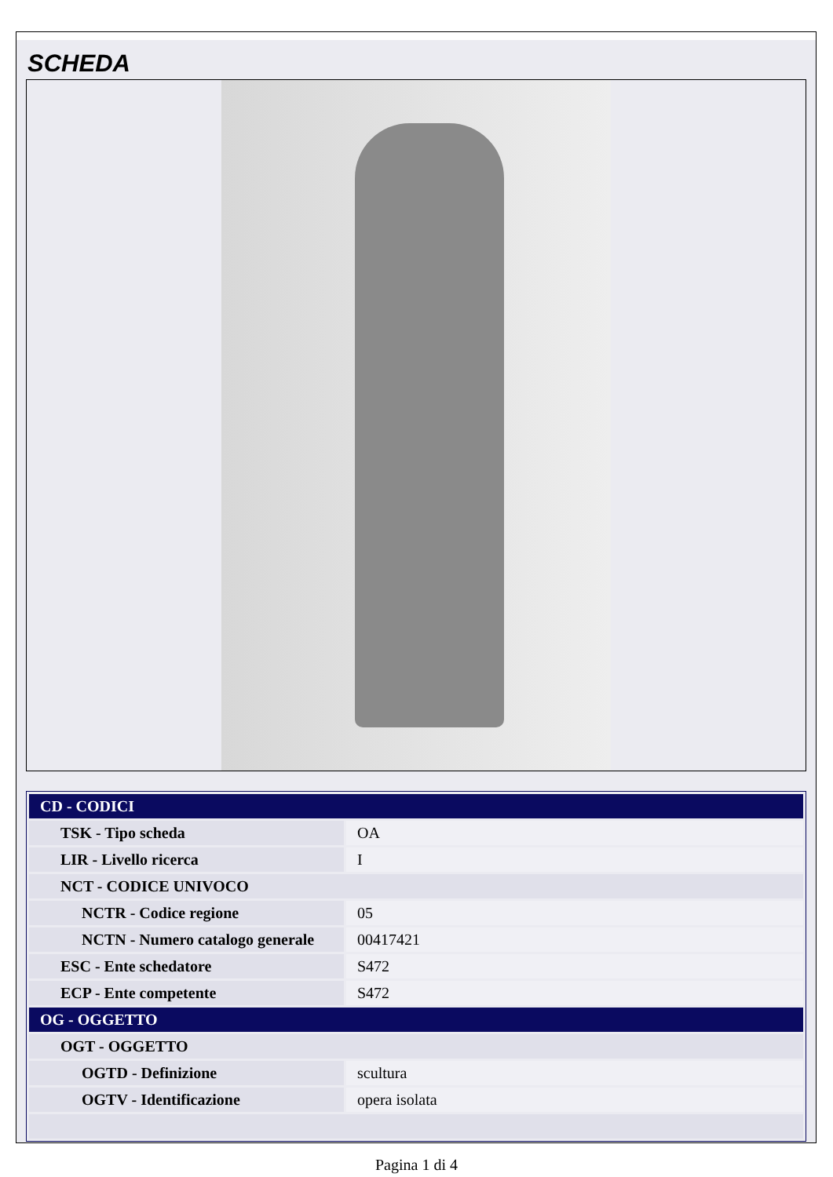SCHEDA
| CD - CODICI | |
| TSK - Tipo scheda | OA |
| LIR - Livello ricerca | I |
| NCT - CODICE UNIVOCO | |
| NCTR - Codice regione | 05 |
| NCTN - Numero catalogo generale | 00417421 |
| ESC - Ente schedatore | S472 |
| ECP - Ente competente | S472 |
| OG - OGGETTO | |
| OGT - OGGETTO | |
| OGTD - Definizione | scultura |
| OGTV - Identificazione | opera isolata |
Pagina 1 di 4